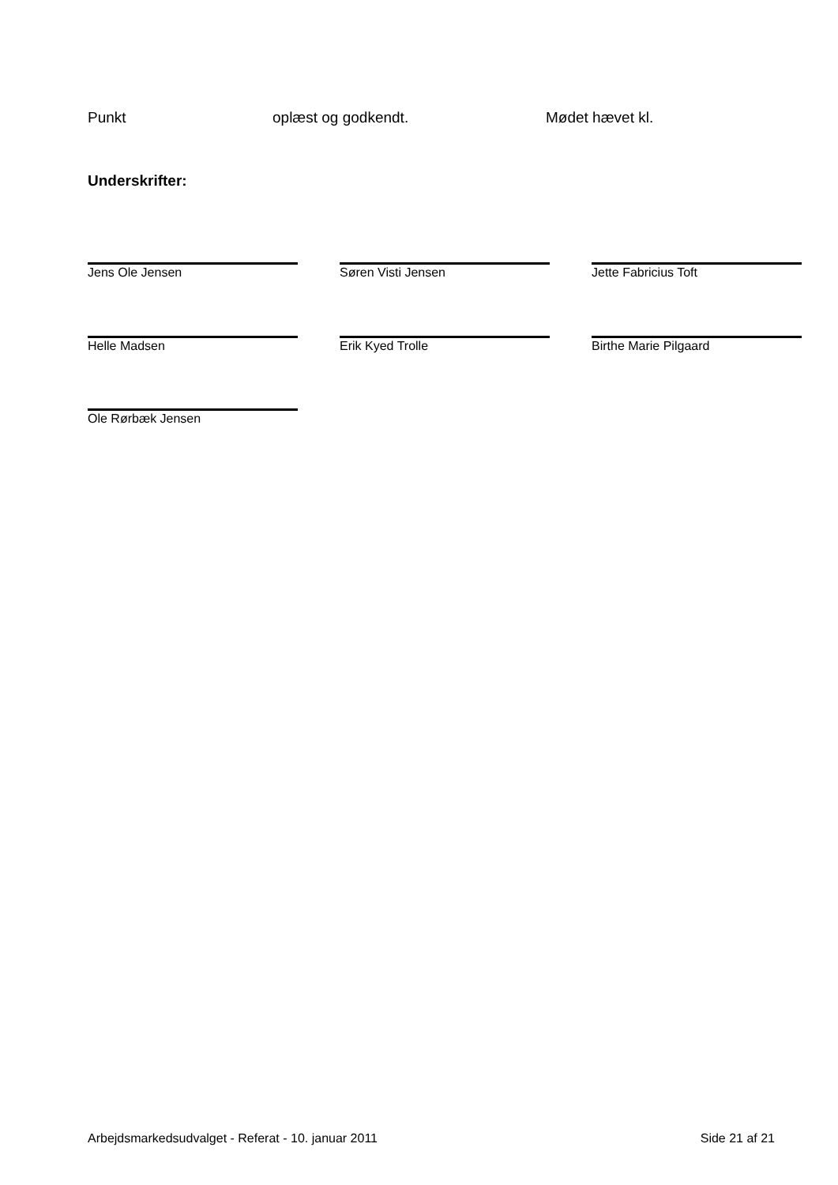Punkt oplæst og godkendt. Mødet hævet kl.
Underskrifter:
Jens Ole Jensen Søren Visti Jensen Jette Fabricius Toft
Helle Madsen Erik Kyed Trolle Birthe Marie Pilgaard
Ole Rørbæk Jensen
Arbejdsmarkedsudvalget - Referat - 10. januar 2011 Side 21 af 21